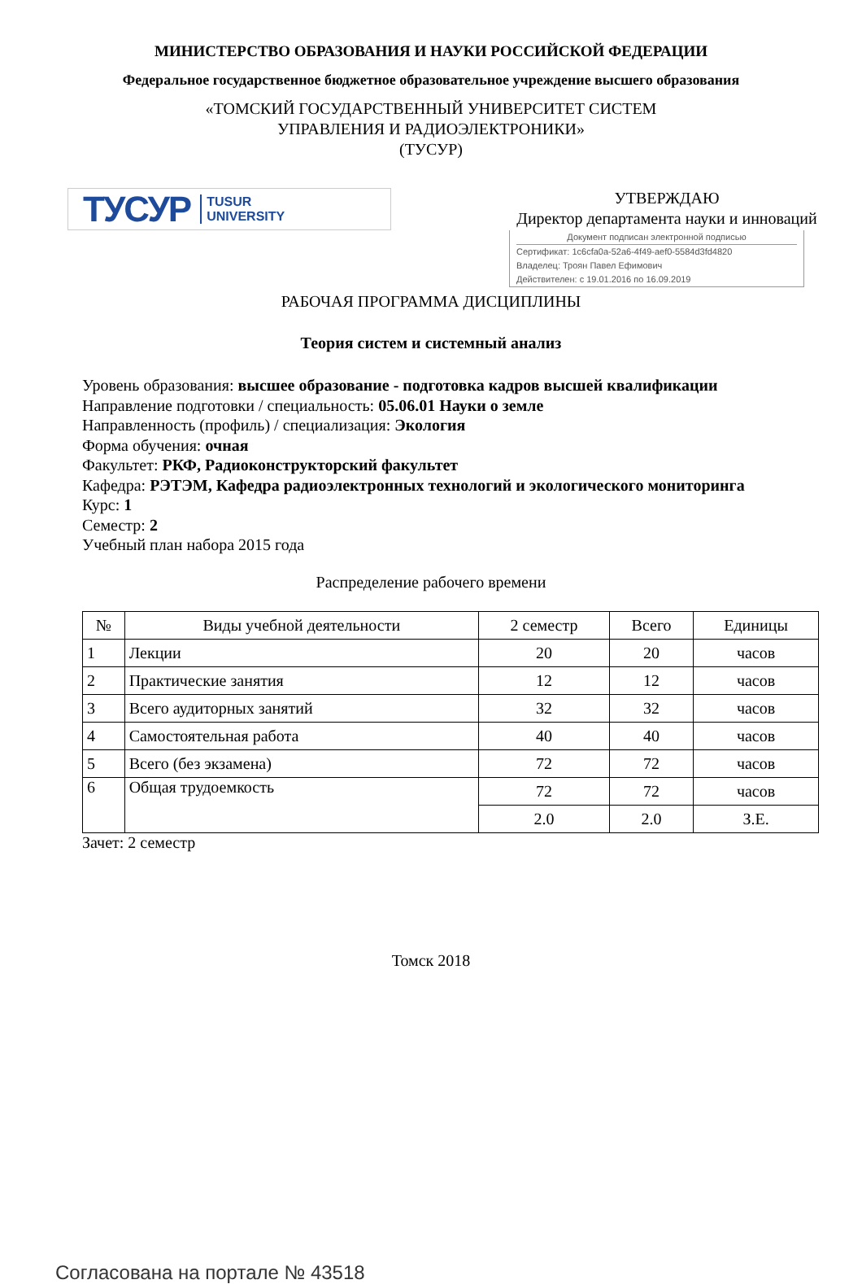МИНИСТЕРСТВО ОБРАЗОВАНИЯ И НАУКИ РОССИЙСКОЙ ФЕДЕРАЦИИ
Федеральное государственное бюджетное образовательное учреждение высшего образования
«ТОМСКИЙ ГОСУДАРСТВЕННЫЙ УНИВЕРСИТЕТ СИСТЕМ
УПРАВЛЕНИЯ И РАДИОЭЛЕКТРОНИКИ»
(ТУСУР)
ТУСУР TUSUR
UNIVERSITY
УТВЕРЖДАЮ
Директор департамента науки и инноваций
Документ подписан электронной подписью
Сертификат: 1c6cfa0a-52a6-4f49-aef0-5584d3fd4820
Владелец: Троян Павел Ефимович
Действителен: с 19.01.2016 по 16.09.2019
РАБОЧАЯ ПРОГРАММА ДИСЦИПЛИНЫ
Теория систем и системный анализ
Уровень образования: высшее образование - подготовка кадров высшей квалификации
Направление подготовки / специальность: 05.06.01 Науки о земле
Направленность (профиль) / специализация: Экология
Форма обучения: очная
Факультет: РКФ, Радиоконструкторский факультет
Кафедра: РЭТЭМ, Кафедра радиоэлектронных технологий и экологического мониторинга
Курс: 1
Семестр: 2
Учебный план набора 2015 года
Распределение рабочего времени
| № | Виды учебной деятельности | 2 семестр | Всего | Единицы |
| --- | --- | --- | --- | --- |
| 1 | Лекции | 20 | 20 | часов |
| 2 | Практические занятия | 12 | 12 | часов |
| 3 | Всего аудиторных занятий | 32 | 32 | часов |
| 4 | Самостоятельная работа | 40 | 40 | часов |
| 5 | Всего (без экзамена) | 72 | 72 | часов |
| 6 | Общая трудоемкость | 72 | 72 | часов |
| | | 2.0 | 2.0 | З.Е. |
Зачет: 2 семестр
Томск 2018
Согласована на портале № 43518